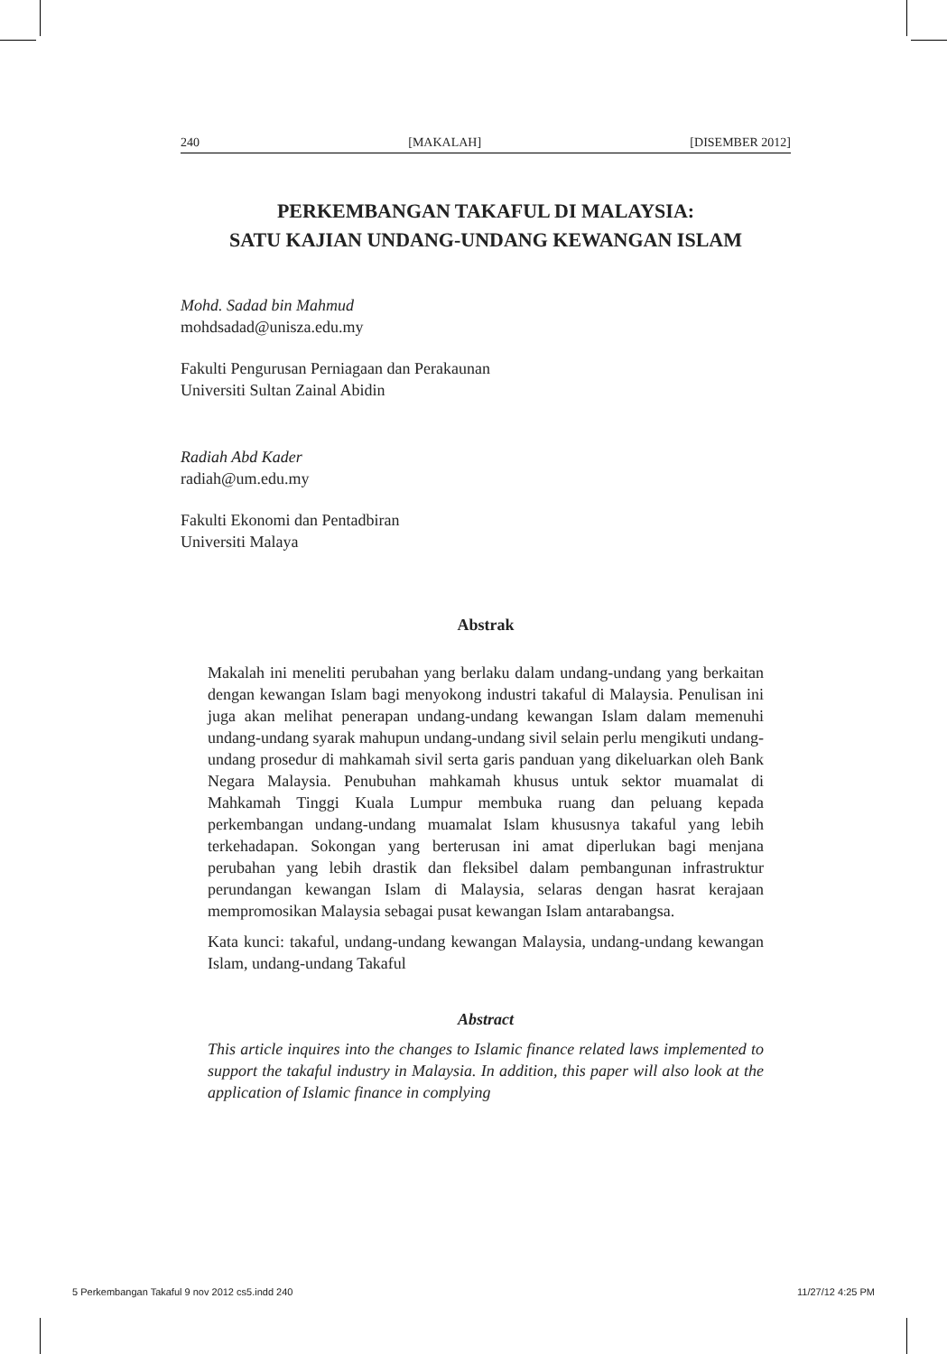240 [MAKALAH] [DISEMBER 2012]
PERKEMBANGAN TAKAFUL DI MALAYSIA:
SATU KAJIAN UNDANG-UNDANG KEWANGAN ISLAM
Mohd. Sadad bin Mahmud
mohdsadad@unisza.edu.my
Fakulti Pengurusan Perniagaan dan Perakaunan
Universiti Sultan Zainal Abidin
Radiah Abd Kader
radiah@um.edu.my
Fakulti Ekonomi dan Pentadbiran
Universiti Malaya
Abstrak
Makalah ini meneliti perubahan yang berlaku dalam undang-undang yang berkaitan dengan kewangan Islam bagi menyokong industri takaful di Malaysia. Penulisan ini juga akan melihat penerapan undang-undang kewangan Islam dalam memenuhi undang-undang syarak mahupun undang-undang sivil selain perlu mengikuti undang-undang prosedur di mahkamah sivil serta garis panduan yang dikeluarkan oleh Bank Negara Malaysia. Penubuhan mahkamah khusus untuk sektor muamalat di Mahkamah Tinggi Kuala Lumpur membuka ruang dan peluang kepada perkembangan undang-undang muamalat Islam khususnya takaful yang lebih terkehadapan. Sokongan yang berterusan ini amat diperlukan bagi menjana perubahan yang lebih drastik dan fleksibel dalam pembangunan infrastruktur perundangan kewangan Islam di Malaysia, selaras dengan hasrat kerajaan mempromosikan Malaysia sebagai pusat kewangan Islam antarabangsa.
Kata kunci: takaful, undang-undang kewangan Malaysia, undang-undang kewangan Islam, undang-undang Takaful
Abstract
This article inquires into the changes to Islamic finance related laws implemented to support the takaful industry in Malaysia. In addition, this paper will also look at the application of Islamic finance in complying
5 Perkembangan Takaful 9 nov 2012 cs5.indd 240 11/27/12 4:25 PM